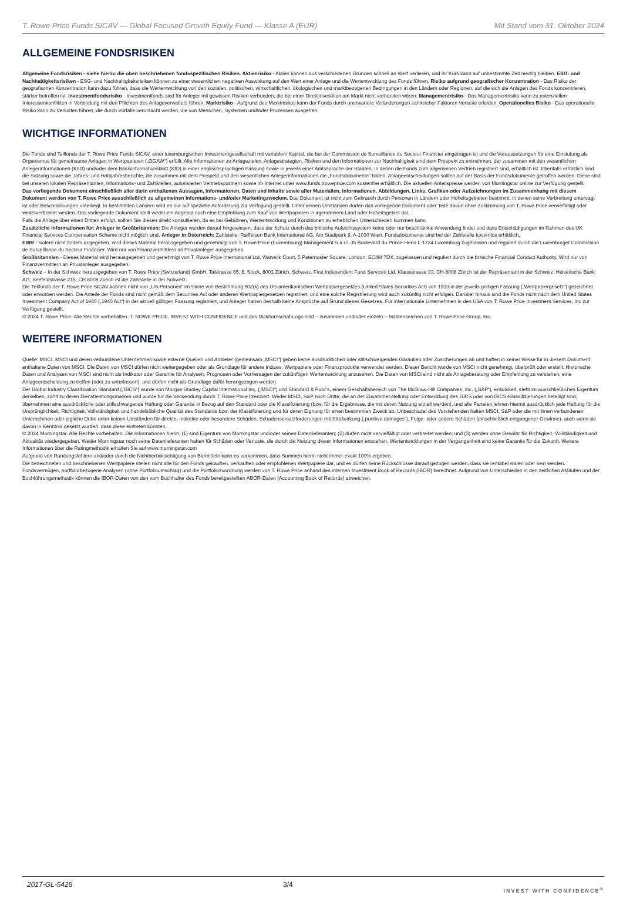T. Rowe Price Funds SICAV — Global Focused Growth Equity Fund — Klasse A (EUR) Mit Stand vom 31. Oktober 2024
ALLGEMEINE FONDSRISIKEN
Allgemeine Fondsrisiken - siehe hierzu die oben beschriebenen fondsspezifischen Risiken. Aktienrisiko - Aktien können aus verschiedenen Gründen schnell an Wert verlieren, und ihr Kurs kann auf unbestimmte Zeit niedrig bleiben. ESG- und Nachhaltigkeitsrisiken - ESG- und Nachhaltigkeitsrisiken können zu einer wesentlichen negativen Auswirkung auf den Wert einer Anlage und die Wertentwicklung des Fonds führen. Risiko aufgrund geografischer Konzentration - Das Risiko der geografischen Konzentration kann dazu führen, dass die Wertentwicklung von den sozialen, politischen, wirtschaftlichen, ökologischen und marktbezogenen Bedingungen in den Ländern oder Regionen, auf die sich die Anlagen des Fonds konzentrieren, stärker betroffen ist. Investmentfondsrisiko - Investmentfonds sind für Anleger mit gewissen Risiken verbunden, die bei einer Direktinvestition am Markt nicht vorhanden wären. Managementrisiko - Das Managementrisiko kann zu potenziellen Interessenkonflikten in Verbindung mit den Pflichten des Anlageverwalters führen. Marktrisiko - Aufgrund des Marktrisikos kann der Fonds durch unerwartete Veränderungen zahlreicher Faktoren Verluste erleiden. Operationelles Risiko - Das operationelle Risiko kann zu Verlusten führen, die durch Vorfälle verursacht werden, die von Menschen, Systemen und/oder Prozessen ausgehen.
WICHTIGE INFORMATIONEN
Die Fonds sind Teilfonds der T. Rowe Price Funds SICAV, einer luxemburgischen Investmentgesellschaft mit variablem Kapital, die bei der Commission de Surveillance du Secteur Financier eingetragen ist und die Voraussetzungen für eine Einstufung als Organismus für gemeinsame Anlagen in Wertpapieren („OGAW“) erfüllt. Alle Informationen zu Anlagezielen, Anlagestrategien, Risiken und den Informationen zur Nachhaltigkeit sind dem Prospekt zu entnehmen, der zusammen mit den wesentlichen Anlegerinformationen (KIID) und/oder dem Basisinformationsblatt (KID) in einer englischsprachigen Fassung sowie in jeweils einer Amtssprache der Staaten, in denen die Fonds zum allgemeinen Vertrieb registriert sind, erhältlich ist. Ebenfalls erhältlich sind die Satzung sowie die Jahres- und Halbjahresberichte, die zusammen mit dem Prospekt und den wesentlichen Anlegerinformationen die „Fondsdokumente“ bilden. Anlageentscheidungen sollten auf der Basis der Fondsdokumente getroffen werden. Diese sind bei unseren lokalen Repräsentanten, Informations- und Zahlstellen, autorisierten Vertriebspartnern sowie im Internet unter www.funds.troweprice.com kostenfrei erhältlich. Die aktuellen Anteilspreise werden von Morningstar online zur Verfügung gestellt.
Das vorliegende Dokument einschließlich aller darin enthaltenen Aussagen, Informationen, Daten und Inhalte sowie aller Materialien, Informationen, Abbildungen, Links, Grafiken oder Aufzeichnungen im Zusammenhang mit diesem Dokument werden von T. Rowe Price ausschließlich zu allgemeinen Informations- und/oder Marketingzwecken. Das Dokument ist nicht zum Gebrauch durch Personen in Ländern oder Hoheitsgebieten bestimmt, in denen seine Verbreitung untersagt ist oder Beschränkungen unterliegt. In bestimmten Ländern wird es nur auf spezielle Anforderung zur Verfügung gestellt. Unter keinen Umständen dürfen das vorliegende Dokument oder Teile davon ohne Zustimmung von T. Rowe Price vervielfältigt oder weiterverbreitet werden. Das vorliegende Dokument stellt weder ein Angebot noch eine Empfehlung zum Kauf von Wertpapieren in irgendeinem Land oder Hoheitsgebiet dar.
Falls die Anlage über einen Dritten erfolgt, sollten Sie diesen direkt konsultieren, da es bei Gebühren, Wertentwicklung und Konditionen zu erheblichen Unterschieden kommen kann.
Zusätzliche Informationen für: Anleger in Großbritannien: Die Anleger werden darauf hingewiesen, dass der Schutz durch das britische Aufsichtssystem keine oder nur beschränkte Anwendung findet und dass Entschädigungen im Rahmen des UK Financial Services Compensation Scheme nicht möglich sind. Anleger in Österreich: Zahlstelle: Raiffeisen Bank International AG, Am Stadtpark 9, A-1030 Wien. Fondsdokumente sind bei der Zahlstelle kostenlos erhältlich.
EWR - Sofern nicht anders angegeben, wird dieses Material herausgegeben und genehmigt von T. Rowe Price (Luxembourg) Management S.à r.l. 35 Boulevard du Prince Henri L-1724 Luxemburg zugelassen und reguliert durch die Luxemburger Commission de Surveillance du Secteur Financier. Wird nur von Finanzvermittlern an Privatanleger ausgegeben.
Großbritannien - Dieses Material wird herausgegeben und genehmigt von T. Rowe Price International Ltd, Warwick Court, 5 Paternoster Square, London, EC4M 7DX, zugelassen und reguliert durch die britische Financial Conduct Authority. Wird nur von Finanzvermittlern an Privatanleger ausgegeben.
Schweiz – In der Schweiz herausgegeben von T. Rowe Price (Switzerland) GmbH, Talstrasse 65, 6. Stock, 8001 Zürich, Schweiz. First Independent Fund Services Ltd, Klausstrasse 33, CH-8008 Zürich ist der Repräsentant in der Schweiz. Helvetische Bank AG, Seefeldstrasse 215, CH 8008 Zürich ist die Zahlstelle in der Schweiz.
Die Teilfonds der T. Rowe Price SICAV können nicht von „US-Personen“ im Sinne von Bestimmung 902(k) des US-amerikanischen Wertpapiergesetzes (United States Securities Act) von 1933 in der jeweils gültigen Fassung („Wertpapiergesetz“) gezeichnet oder erworben werden. Die Anteile der Fonds sind nicht gemäß dem Securities Act oder anderen Wertpapiergesetzen registriert, und eine solche Registrierung wird auch zukünftig nicht erfolgen. Darüber hinaus sind die Fonds nicht nach dem United States Investment Company Act of 1940 („1940 Act“) in der aktuell gültigen Fassung registriert, und Anleger haben deshalb keine Ansprüche auf Grund dieses Gesetzes. Für internationale Unternehmen in den USA von T. Rowe Price Investment Services, Inc zur Verfügung gestellt.
© 2024 T. Rowe Price. Alle Rechte vorbehalten. T. ROWE PRICE, INVEST WITH CONFIDENCE und das Dickhornschaf-Logo sind – zusammen und/oder einzeln – Markenzeichen von T. Rowe Price Group, Inc.
WEITERE INFORMATIONEN
Quelle: MSCI. MSCI und deren verbundene Unternehmen sowie externe Quellen und Anbieter (gemeinsam „MSCI“) geben keine ausdrücklichen oder stillschweigenden Garantien oder Zusicherungen ab und haften in keiner Weise für in diesem Dokument enthaltene Daten von MSCI. Die Daten von MSCI dürfen nicht weitergegeben oder als Grundlage für andere Indizes, Wertpapiere oder Finanzprodukte verwendet werden. Dieser Bericht wurde von MSCI nicht genehmigt, überprüft oder erstellt. Historische Daten und Analysen von MSCI sind nicht als Indikator oder Garantie für Analysen, Prognosen oder Vorhersagen der zukünftigen Wertentwicklung anzusehen. Die Daten von MSCI sind nicht als Anlageberatung oder Empfehlung zu verstehen, eine Anlageentscheidung zu treffen (oder zu unterlassen), und dürfen nicht als Grundlage dafür herangezogen werden.
Der Global Industry Classification Standard („GICS“) wurde von Morgan Stanley Capital International Inc, („MSCI“) und Standard & Poor’s, einem Geschäftsbereich von The McGraw-Hill Companies, Inc. („S&P“), entwickelt, steht im ausschließlichen Eigentum derselben, zählt zu deren Dienstleistungsmarken und wurde für die Verwendung durch T. Rowe Price lizenziert. Weder MSCI, S&P noch Dritte, die an der Zusammenstellung oder Entwicklung des GICS oder von GICS-Klassifizierungen beteiligt sind, übernehmen eine ausdrückliche oder stillschweigende Haftung oder Garantie in Bezug auf den Standard oder die Klassifizierung (bzw. für die Ergebnisse, die mit deren Nutzung erzielt werden), und alle Parteien lehnen hiermit ausdrücklich jede Haftung für die Ursprünglichkeit, Richtigkeit, Vollständigkeit und handelsübliche Qualität des Standards bzw. der Klassifizierung und für deren Eignung für einen bestimmten Zweck ab. Unbeschadet des Vorstehenden haften MSCI, S&P oder die mit ihnen verbundenen Unternehmen oder jegliche Dritte unter keinen Umständen für direkte, indirekte oder besondere Schäden, Schadensersatzforderungen mit Strafwirkung („punitive damages“), Folge- oder andere Schäden (einschließlich entgangener Gewinne), auch wenn sie davon in Kenntnis gesetzt wurden, dass diese eintreten könnten.
© 2024 Morningstar. Alle Rechte vorbehalten. Die Informationen hierin: (1) sind Eigentum von Morningstar und/oder seinen Datenlieferanten; (2) dürfen nicht vervielfältigt oder verbreitet werden; und (3) werden ohne Gewähr für Richtigkeit, Vollständigkeit und Aktualität wiedergegeben. Weder Morningstar noch seine Datenlieferanten haften für Schäden oder Verluste, die durch die Nutzung dieser Informationen entstehen. Wertentwicklungen in der Vergangenheit sind keine Garantie für die Zukunft. Weitere Informationen über die Ratingmethodik erhalten Sie auf www.morningstar.com
Aufgrund von Rundungsfehlern und/oder durch die Nichtberücksichtigung von Barmitteln kann es vorkommen, dass Summen hierin nicht immer exakt 100% ergeben.
Die bezeichneten und beschriebenen Wertpapiere stellen nicht alle für den Fonds gekauften, verkauften oder empfohlenen Wertpapiere dar, und es dürfen keine Rückschlüsse darauf gezogen werden, dass sie rentabel waren oder sein werden.
Fondsvermögen, portfoliobezogene Analysen (ohne Portfolioumschlag) und die Portfoliozuordnung werden von T. Rowe Price anhand des internen Investment Book of Records (IBOR) berechnet. Aufgrund von Unterschieden in den zeitlichen Abläufen und der Buchführungsmethodik können die IBOR-Daten von den vom Buchhalter des Fonds bereitgestellten ABOR-Daten (Accounting Book of Records) abweichen.
2017-GL-5428 3/4 INVEST WITH CONFIDENCE<sup>®</sup>